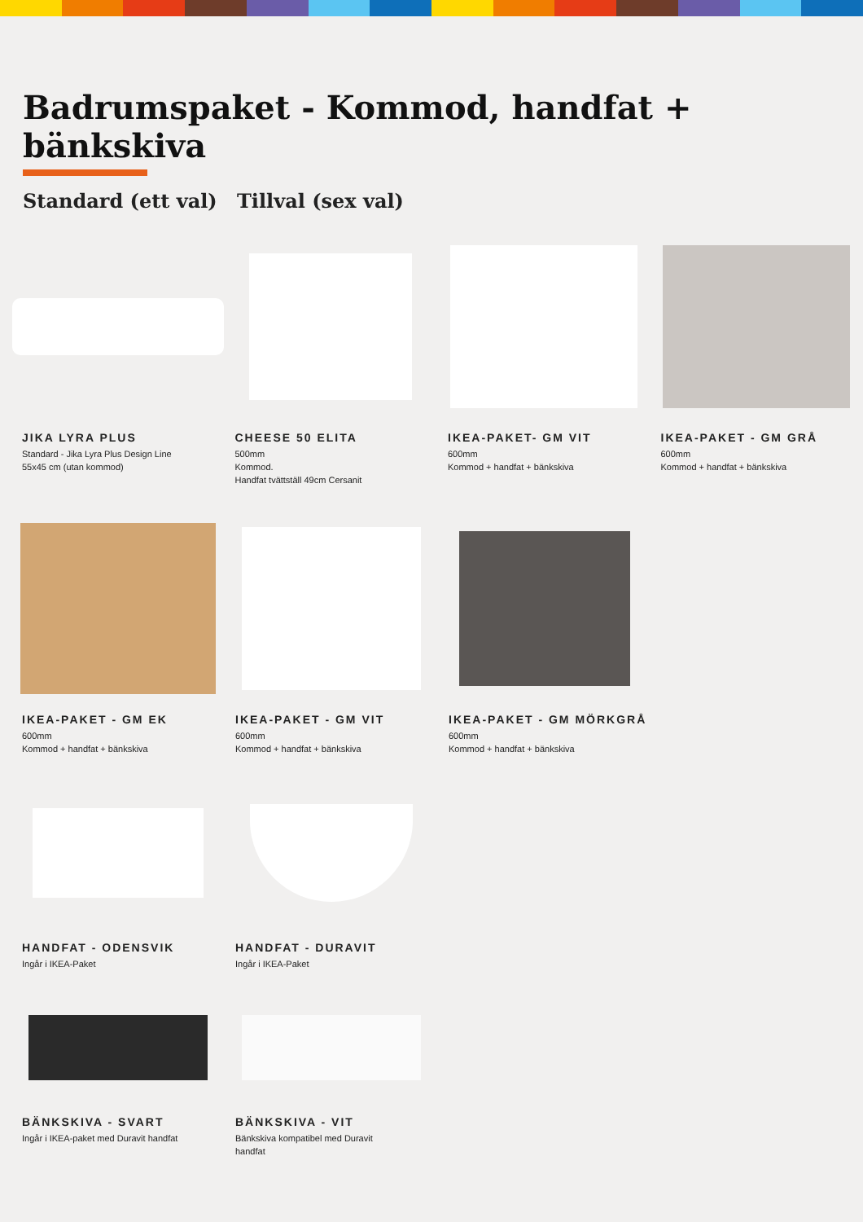Badrumspaket - Kommod, handfat + bänkskiva
Standard (ett val) Tillval (sex val)
JIKA LYRA PLUS
Standard - Jika Lyra Plus Design Line
55x45 cm (utan kommod)
CHEESE 50 ELITA
500mm
Kommod.
Handfat tvättställ 49cm Cersanit
IKEA-PAKET- GM VIT
600mm
Kommod + handfat + bänkskiva
IKEA-PAKET - GM GRÅ
600mm
Kommod + handfat + bänkskiva
IKEA-PAKET - GM EK
600mm
Kommod + handfat + bänkskiva
IKEA-PAKET - GM VIT
600mm
Kommod + handfat + bänkskiva
IKEA-PAKET - GM MÖRKGRÅ
600mm
Kommod + handfat + bänkskiva
HANDFAT - ODENSVIK
Ingår i IKEA-Paket
HANDFAT - DURAVIT
Ingår i IKEA-Paket
BÄNKSKIVA - SVART
Ingår i IKEA-paket med Duravit handfat
BÄNKSKIVA - VIT
Bänkskiva kompatibel med Duravit
handfat